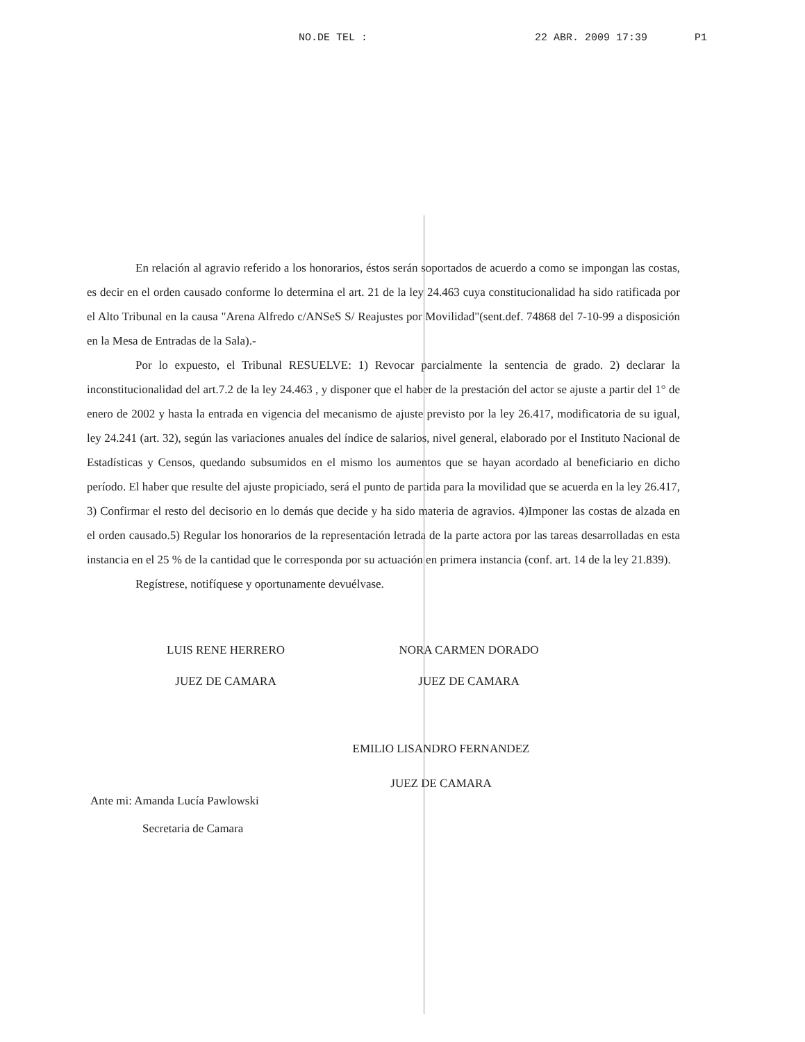NO.DE TEL : 22 ABR. 2009 17:39 P1
En relación al agravio referido a los honorarios, éstos serán soportados de acuerdo a como se impongan las costas, es decir en el orden causado conforme lo determina el art. 21 de la ley 24.463 cuya constitucionalidad ha sido ratificada por el Alto Tribunal en la causa "Arena Alfredo c/ANSeS S/ Reajustes por Movilidad"(sent.def. 74868 del 7-10-99 a disposición en la Mesa de Entradas de la Sala).-
Por lo expuesto, el Tribunal RESUELVE: 1) Revocar parcialmente la sentencia de grado. 2) declarar la inconstitucionalidad del art.7.2 de la ley 24.463 , y disponer que el haber de la prestación del actor se ajuste a partir del 1° de enero de 2002 y hasta la entrada en vigencia del mecanismo de ajuste previsto por la ley 26.417, modificatoria de su igual, ley 24.241 (art. 32), según las variaciones anuales del índice de salarios, nivel general, elaborado por el Instituto Nacional de Estadísticas y Censos, quedando subsumidos en el mismo los aumentos que se hayan acordado al beneficiario en dicho período. El haber que resulte del ajuste propiciado, será el punto de partida para la movilidad que se acuerda en la ley 26.417, 3) Confirmar el resto del decisorio en lo demás que decide y ha sido materia de agravios. 4)Imponer las costas de alzada en el orden causado.5) Regular los honorarios de la representación letrada de la parte actora por las tareas desarrolladas en esta instancia en el 25 % de la cantidad que le corresponda por su actuación en primera instancia (conf. art. 14 de la ley 21.839).
Regístrese, notifíquese y oportunamente devuélvase.
LUIS RENE HERRERO
JUEZ DE CAMARA
NORA CARMEN DORADO
JUEZ DE CAMARA
Ante mi: Amanda Lucía Pawlowski
Secretaria de Camara
EMILIO LISANDRO FERNANDEZ
JUEZ DE CAMARA